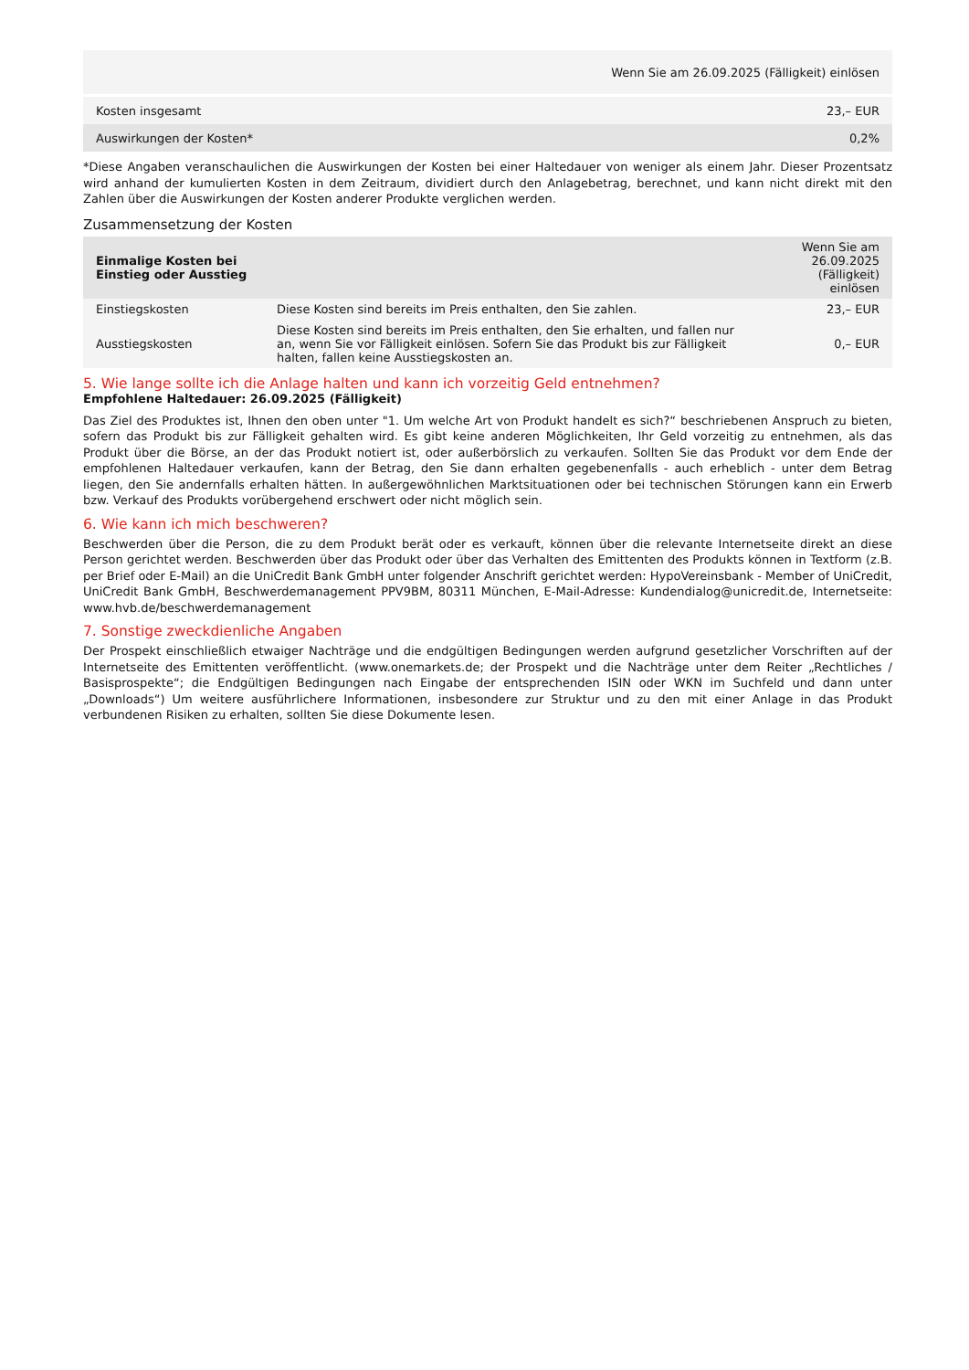| Wenn Sie am 26.09.2025 (Fälligkeit) einlösen | |
| --- | --- |
| Kosten insgesamt | 23,– EUR |
| Auswirkungen der Kosten* | 0,2% |
*Diese Angaben veranschaulichen die Auswirkungen der Kosten bei einer Haltedauer von weniger als einem Jahr. Dieser Prozentsatz wird anhand der kumulierten Kosten in dem Zeitraum, dividiert durch den Anlagebetrag, berechnet, und kann nicht direkt mit den Zahlen über die Auswirkungen der Kosten anderer Produkte verglichen werden.
Zusammensetzung der Kosten
| Einmalige Kosten bei Einstieg oder Ausstieg | | Wenn Sie am 26.09.2025 (Fälligkeit) einlösen |
| --- | --- | --- |
| Einstiegskosten | Diese Kosten sind bereits im Preis enthalten, den Sie zahlen. | 23,– EUR |
| Ausstiegskosten | Diese Kosten sind bereits im Preis enthalten, den Sie erhalten, und fallen nur an, wenn Sie vor Fälligkeit einlösen. Sofern Sie das Produkt bis zur Fälligkeit halten, fallen keine Ausstiegskosten an. | 0,– EUR |
5. Wie lange sollte ich die Anlage halten und kann ich vorzeitig Geld entnehmen?
Empfohlene Haltedauer: 26.09.2025 (Fälligkeit)
Das Ziel des Produktes ist, Ihnen den oben unter "1. Um welche Art von Produkt handelt es sich?“ beschriebenen Anspruch zu bieten, sofern das Produkt bis zur Fälligkeit gehalten wird. Es gibt keine anderen Möglichkeiten, Ihr Geld vorzeitig zu entnehmen, als das Produkt über die Börse, an der das Produkt notiert ist, oder außerbörslich zu verkaufen. Sollten Sie das Produkt vor dem Ende der empfohlenen Haltedauer verkaufen, kann der Betrag, den Sie dann erhalten gegebenenfalls - auch erheblich - unter dem Betrag liegen, den Sie andernfalls erhalten hätten. In außergewöhnlichen Marktsituationen oder bei technischen Störungen kann ein Erwerb bzw. Verkauf des Produkts vorübergehend erschwert oder nicht möglich sein.
6. Wie kann ich mich beschweren?
Beschwerden über die Person, die zu dem Produkt berät oder es verkauft, können über die relevante Internetseite direkt an diese Person gerichtet werden. Beschwerden über das Produkt oder über das Verhalten des Emittenten des Produkts können in Textform (z.B. per Brief oder E-Mail) an die UniCredit Bank GmbH unter folgender Anschrift gerichtet werden: HypoVereinsbank - Member of UniCredit, UniCredit Bank GmbH, Beschwerdemanagement PPV9BM, 80311 München, E-Mail-Adresse: Kundendialog@unicredit.de, Internetseite: www.hvb.de/beschwerdemanagement
7. Sonstige zweckdienliche Angaben
Der Prospekt einschließlich etwaiger Nachträge und die endgültigen Bedingungen werden aufgrund gesetzlicher Vorschriften auf der Internetseite des Emittenten veröffentlicht. (www.onemarkets.de; der Prospekt und die Nachträge unter dem Reiter „Rechtliches / Basisprospekte“; die Endgültigen Bedingungen nach Eingabe der entsprechenden ISIN oder WKN im Suchfeld und dann unter „Downloads“) Um weitere ausführlichere Informationen, insbesondere zur Struktur und zu den mit einer Anlage in das Produkt verbundenen Risiken zu erhalten, sollten Sie diese Dokumente lesen.